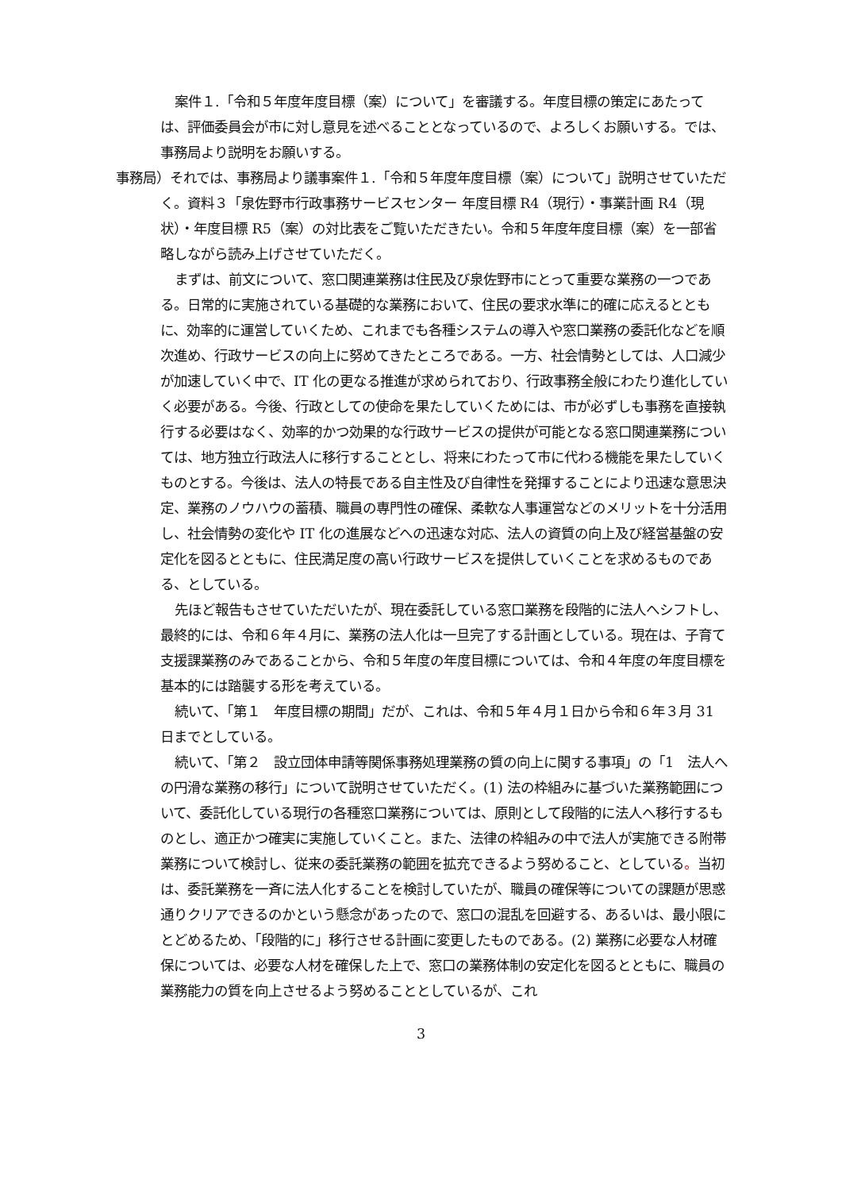案件１.「令和５年度年度目標（案）について」を審議する。年度目標の策定にあたっては、評価委員会が市に対し意見を述べることとなっているので、よろしくお願いする。では、事務局より説明をお願いする。
事務局）それでは、事務局より議事案件１.「令和５年度年度目標（案）について」説明させていただく。資料３「泉佐野市行政事務サービスセンター 年度目標 R4（現行）・事業計画 R4（現状）・年度目標 R5（案）の対比表をご覧いただきたい。令和５年度年度目標（案）を一部省略しながら読み上げさせていただく。
まずは、前文について、窓口関連業務は住民及び泉佐野市にとって重要な業務の一つである。日常的に実施されている基礎的な業務において、住民の要求水準に的確に応えるとともに、効率的に運営していくため、これまでも各種システムの導入や窓口業務の委託化などを順次進め、行政サービスの向上に努めてきたところである。一方、社会情勢としては、人口減少が加速していく中で、IT 化の更なる推進が求められており、行政事務全般にわたり進化していく必要がある。今後、行政としての使命を果たしていくためには、市が必ずしも事務を直接執行する必要はなく、効率的かつ効果的な行政サービスの提供が可能となる窓口関連業務については、地方独立行政法人に移行することとし、将来にわたって市に代わる機能を果たしていくものとする。今後は、法人の特長である自主性及び自律性を発揮することにより迅速な意思決定、業務のノウハウの蓄積、職員の専門性の確保、柔軟な人事運営などのメリットを十分活用し、社会情勢の変化や IT 化の進展などへの迅速な対応、法人の資質の向上及び経営基盤の安定化を図るとともに、住民満足度の高い行政サービスを提供していくことを求めるものである、としている。
先ほど報告もさせていただいたが、現在委託している窓口業務を段階的に法人へシフトし、最終的には、令和６年４月に、業務の法人化は一旦完了する計画としている。現在は、子育て支援課業務のみであることから、令和５年度の年度目標については、令和４年度の年度目標を基本的には踏襲する形を考えている。
続いて、「第１　年度目標の期間」だが、これは、令和５年４月１日から令和６年３月 31 日までとしている。
続いて、「第２　設立団体申請等関係事務処理業務の質の向上に関する事項」の「1　法人への円滑な業務の移行」について説明させていただく。(1) 法の枠組みに基づいた業務範囲について、委託化している現行の各種窓口業務については、原則として段階的に法人へ移行するものとし、適正かつ確実に実施していくこと。また、法律の枠組みの中で法人が実施できる附帯業務について検討し、従来の委託業務の範囲を拡充できるよう努めること、としている。当初は、委託業務を一斉に法人化することを検討していたが、職員の確保等についての課題が思惑通りクリアできるのかという懸念があったので、窓口の混乱を回避する、あるいは、最小限にとどめるため、「段階的に」移行させる計画に変更したものである。(2) 業務に必要な人材確保については、必要な人材を確保した上で、窓口の業務体制の安定化を図るとともに、職員の業務能力の質を向上させるよう努めることとしているが、これ
3